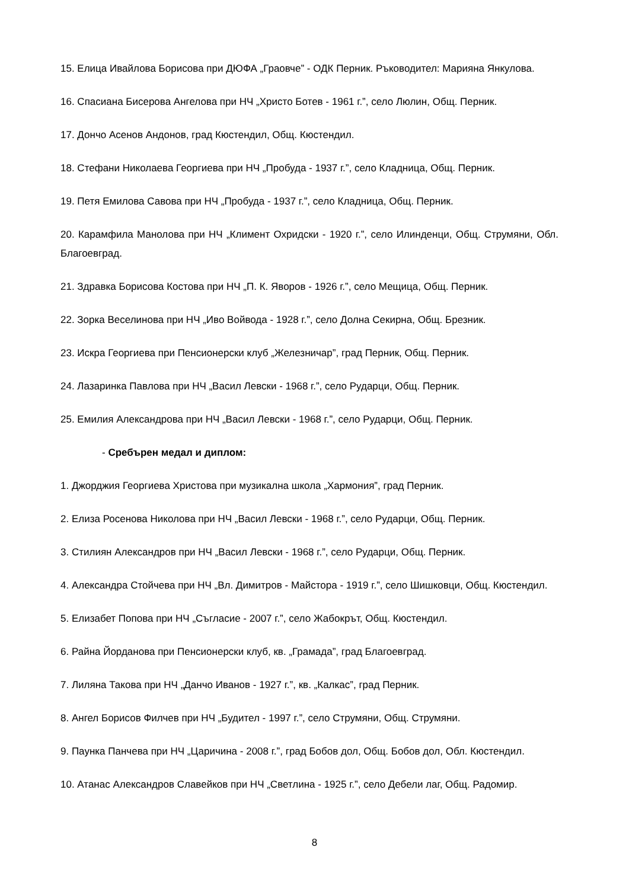15. Елица Ивайлова Борисова при ДЮФА „Граовче” - ОДК Перник. Ръководител: Марияна Янкулова.
16. Спасиана Бисерова Ангелова при НЧ „Христо Ботев - 1961 г.”, село Люлин, Общ. Перник.
17. Дончо Асенов Андонов, град Кюстендил, Общ. Кюстендил.
18. Стефани Николаева Георгиева при НЧ „Пробуда - 1937 г.”, село Кладница, Общ. Перник.
19. Петя Емилова Савова при НЧ „Пробуда - 1937 г.”, село Кладница, Общ. Перник.
20. Карамфила Манолова при НЧ „Климент Охридски - 1920 г.”, село Илинденци, Общ. Струмяни, Обл. Благоевград.
21. Здравка Борисова Костова при НЧ „П. К. Яворов - 1926 г.”, село Мещица, Общ. Перник.
22. Зорка Веселинова при НЧ „Иво Войвода - 1928 г.”, село Долна Секирна, Общ. Брезник.
23. Искра Георгиева при Пенсионерски клуб „Железничар”, град Перник, Общ. Перник.
24. Лазаринка Павлова при НЧ „Васил Левски - 1968 г.”, село Рударци, Общ. Перник.
25. Емилия Александрова при НЧ „Васил Левски - 1968 г.”, село Рударци, Общ. Перник.
- Сребърен медал и диплом:
1. Джорджия Георгиева Христова при музикална школа „Хармония”, град Перник.
2. Елиза Росенова Николова при НЧ „Васил Левски - 1968 г.”, село Рударци, Общ. Перник.
3. Стилиян Александров при НЧ „Васил Левски - 1968 г.”, село Рударци, Общ. Перник.
4. Александра Стойчева при НЧ „Вл. Димитров - Майстора - 1919 г.”, село Шишковци, Общ. Кюстендил.
5. Елизабет Попова при НЧ „Съгласие - 2007 г.”, село Жабокрът, Общ. Кюстендил.
6. Райна Йорданова при Пенсионерски клуб, кв. „Грамада”, град Благоевград.
7. Лиляна Такова при НЧ „Данчо Иванов - 1927 г.”, кв. „Калкас”, град Перник.
8. Ангел Борисов Филчев при НЧ „Будител - 1997 г.”, село Струмяни, Общ. Струмяни.
9. Паунка Панчева при НЧ „Царичина - 2008 г.”, град Бобов дол, Общ. Бобов дол, Обл. Кюстендил.
10. Атанас Александров Славейков при НЧ „Светлина - 1925 г.”, село Дебели лаг, Общ. Радомир.
8